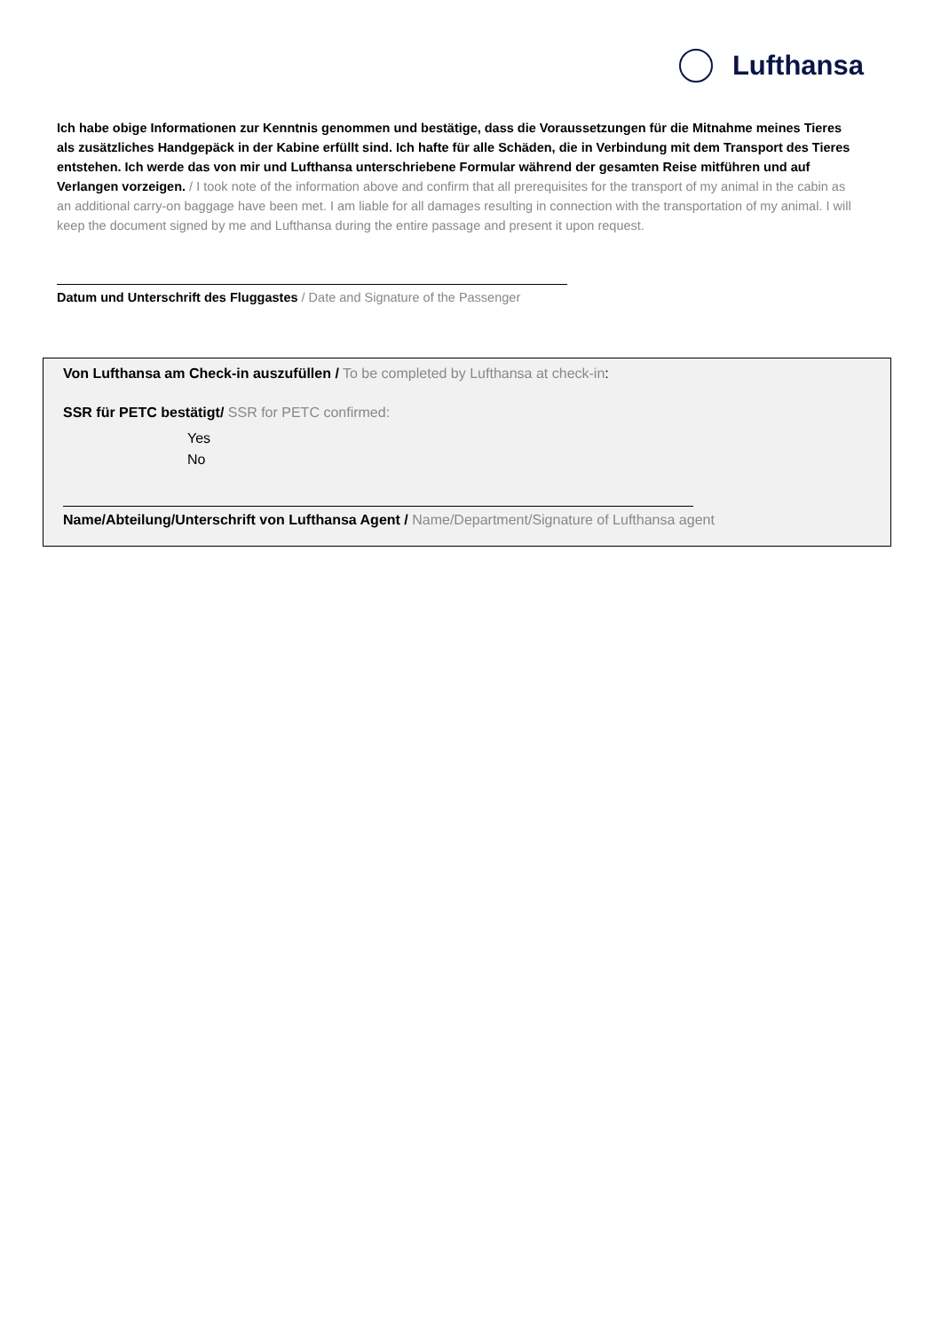Lufthansa
Ich habe obige Informationen zur Kenntnis genommen und bestätige, dass die Voraussetzungen für die Mitnahme meines Tieres als zusätzliches Handgepäck in der Kabine erfüllt sind. Ich hafte für alle Schäden, die in Verbindung mit dem Transport des Tieres entstehen. Ich werde das von mir und Lufthansa unterschriebene Formular während der gesamten Reise mitführen und auf Verlangen vorzeigen. / I took note of the information above and confirm that all prerequisites for the transport of my animal in the cabin as an additional carry-on baggage have been met. I am liable for all damages resulting in connection with the transportation of my animal. I will keep the document signed by me and Lufthansa during the entire passage and present it upon request.
Datum und Unterschrift des Fluggastes / Date and Signature of the Passenger
Von Lufthansa am Check-in auszufüllen / To be completed by Lufthansa at check-in:
SSR für PETC bestätigt/ SSR for PETC confirmed:
Yes
No
Name/Abteilung/Unterschrift von Lufthansa Agent / Name/Department/Signature of Lufthansa agent